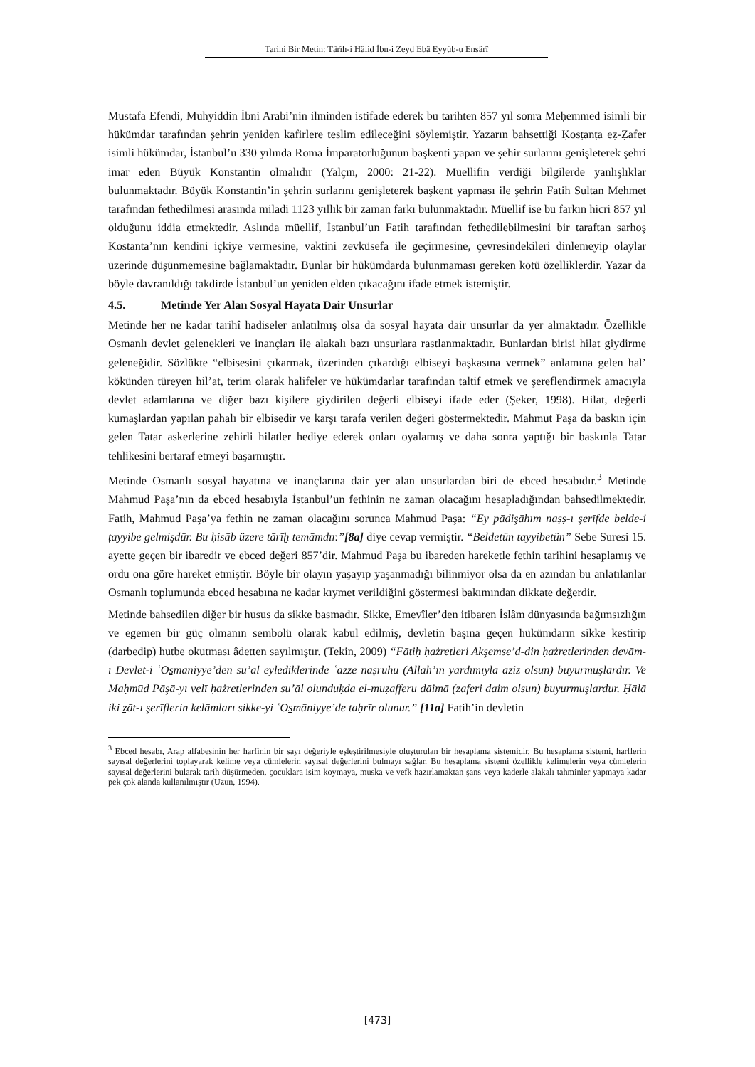Tarihi Bir Metin: Târîh-i Hâlid İbn-i Zeyd Ebâ Eyyûb-u Ensârî
Mustafa Efendi, Muhyiddin İbni Arabi’nin ilminden istifade ederek bu tarihten 857 yıl sonra Meḥemmed isimli bir hükümdar tarafından şehrin yeniden kafirlere teslim edileceğini söylemiştir. Yazarın bahsettiği Ḳosṭanṭa eẓ-Ẓafer isimli hükümdar, İstanbul’u 330 yılında Roma İmparatorluğunun başkenti yapan ve şehir surlarını genişleterek şehri imar eden Büyük Konstantin olmalıdır (Yalçın, 2000: 21-22). Müellifin verdiği bilgilerde yanlışlıklar bulunmaktadır. Büyük Konstantin’in şehrin surlarını genişleterek başkent yapması ile şehrin Fatih Sultan Mehmet tarafından fethedilmesi arasında miladi 1123 yıllık bir zaman farkı bulunmaktadır. Müellif ise bu farkın hicri 857 yıl olduğunu iddia etmektedir. Aslında müellif, İstanbul’un Fatih tarafından fethedilebilmesini bir taraftan sarhoş Kostanta’nın kendini içkiye vermesine, vaktini zevküsefa ile geçirmesine, çevresindekileri dinlemeyip olaylar üzerinde düşünmemesine bağlamaktadır. Bunlar bir hükümdarda bulunmaması gereken kötü özelliklerdir. Yazar da böyle davranıldığı takdirde İstanbul’un yeniden elden çıkacağını ifade etmek istemiştir.
4.5. Metinde Yer Alan Sosyal Hayata Dair Unsurlar
Metinde her ne kadar tarihî hadiseler anlatılmış olsa da sosyal hayata dair unsurlar da yer almaktadır. Özellikle Osmanlı devlet gelenekleri ve inançları ile alakalı bazı unsurlara rastlanmaktadır. Bunlardan birisi hilat giydirme geleneğidir. Sözlükte “elbisesini çıkarmak, üzerinden çıkardığı elbiseyi başkasına vermek” anlamına gelen hal’ kökünden türeyen hil’at, terim olarak halifeler ve hükümdarlar tarafından taltif etmek ve şereflendirmek amacıyla devlet adamlarına ve diğer bazı kişilere giydirilen değerli elbiseyi ifade eder (Şeker, 1998). Hilat, değerli kumaşlardan yapılan pahalı bir elbisedir ve karşı tarafa verilen değeri göstermektedir. Mahmut Paşa da baskın için gelen Tatar askerlerine zehirli hilatler hediye ederek onları oyalamış ve daha sonra yaptığı bir baskınla Tatar tehlikesini bertaraf etmeyi başarmıştır.
Metinde Osmanlı sosyal hayatına ve inançlarına dair yer alan unsurlardan biri de ebced hesabıdır.<sup>3</sup> Metinde Mahmud Paşa’nın da ebced hesabıyla İstanbul’un fethinin ne zaman olacağını hesapladığından bahsedilmektedir. Fatih, Mahmud Paşa’ya fethin ne zaman olacağını sorunca Mahmud Paşa: “Ey pādişāhım naṣṣ-ı şerīfde belde-i ṭayyibe gelmişdür. Bu ḥisāb üzere tārīḫ temāmdır.”[8a] diye cevap vermiştir. “Beldetün tayyibetün” Sebe Suresi 15. ayette geçen bir ibaredir ve ebced değeri 857’dir. Mahmud Paşa bu ibareden hareketle fethin tarihini hesaplamış ve ordu ona göre hareket etmiştir. Böyle bir olayın yaşayıp yaşanmadığı bilinmiyor olsa da en azından bu anlatılanlar Osmanlı toplumunda ebced hesabına ne kadar kıymet verildiğini göstermesi bakımından dikkate değerdir.
Metinde bahsedilen diğer bir husus da sikke basmadır. Sikke, Emevîler’den itibaren İslâm dünyasında bağımsızlığın ve egemen bir güç olmanın sembolü olarak kabul edilmiş, devletin başına geçen hükümdarın sikke kestirip (darbedip) hutbe okutması âdetten sayılmıştır. (Tekin, 2009) “Fātiḥ ḥażretleri Akşemse’d-din ḥażretlerinden devām-ı Devlet-i ʿOs̱māniyye’den su’āl eylediklerinde ʿazze naṣruhu (Allah’ın yardımıyla aziz olsun) buyurmuşlardır. Ve Maḥmūd Pāşā-yı velī ḥażretlerinden su’āl olunduḳda el-muẓafferu dāimā (zaferi daim olsun) buyurmuşlardur. Ḥālā iki ẕāt-ı şerīflerin kelāmları sikke-yi ʿOs̱māniyye’de taḥrīr olunur.” [11a] Fatih’in devletin
<sup>3</sup> Ebced hesabı, Arap alfabesinin her harfinin bir sayı değeriyle eşleştirilmesiyle oluşturulan bir hesaplama sistemidir. Bu hesaplama sistemi, harflerin sayısal değerlerini toplayarak kelime veya cümlelerin sayısal değerlerini bulmayı sağlar. Bu hesaplama sistemi özellikle kelimelerin veya cümlelerin sayısal değerlerini bularak tarih düşürmeden, çocuklara isim koymaya, muska ve vefk hazırlamaktan şans veya kaderle alakalı tahminler yapmaya kadar pek çok alanda kullanılmıştır (Uzun, 1994).
[473]